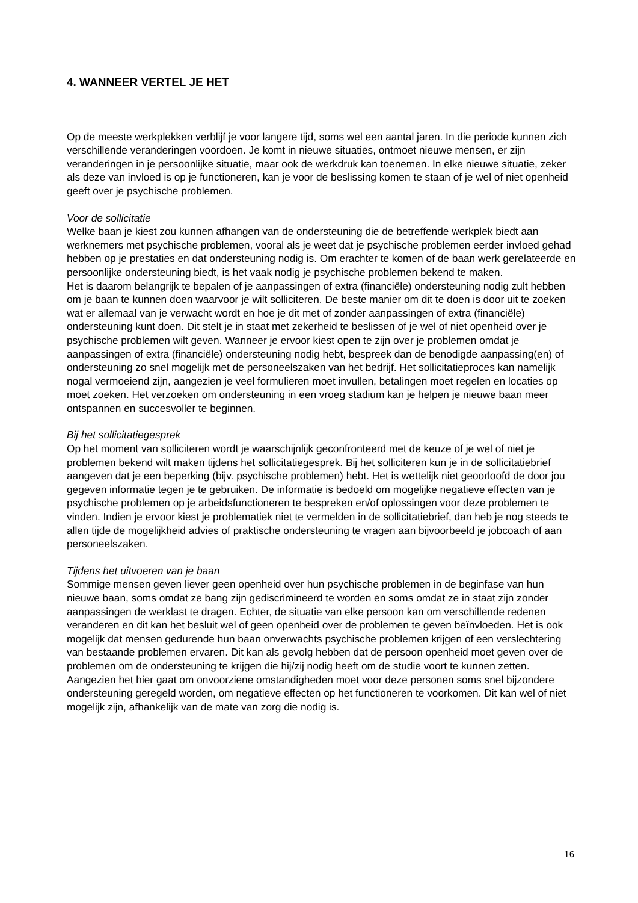4. WANNEER VERTEL JE HET
Op de meeste werkplekken verblijf je voor langere tijd, soms wel een aantal jaren. In die periode kunnen zich verschillende veranderingen voordoen. Je komt in nieuwe situaties, ontmoet nieuwe mensen, er zijn veranderingen in je persoonlijke situatie, maar ook de werkdruk kan toenemen. In elke nieuwe situatie, zeker als deze van invloed is op je functioneren, kan je voor de beslissing komen te staan of je wel of niet openheid geeft over je psychische problemen.
Voor de sollicitatie
Welke baan je kiest zou kunnen afhangen van de ondersteuning die de betreffende werkplek biedt aan werknemers met psychische problemen, vooral als je weet dat je psychische problemen eerder invloed gehad hebben op je prestaties en dat ondersteuning nodig is. Om erachter te komen of de baan werk gerelateerde en persoonlijke ondersteuning biedt, is het vaak nodig je psychische problemen bekend te maken.
Het is daarom belangrijk te bepalen of je aanpassingen of extra (financiële) ondersteuning nodig zult hebben om je baan te kunnen doen waarvoor je wilt solliciteren. De beste manier om dit te doen is door uit te zoeken wat er allemaal van je verwacht wordt en hoe je dit met of zonder aanpassingen of extra (financiële) ondersteuning kunt doen. Dit stelt je in staat met zekerheid te beslissen of je wel of niet openheid over je psychische problemen wilt geven. Wanneer je ervoor kiest open te zijn over je problemen omdat je aanpassingen of extra (financiële) ondersteuning nodig hebt, bespreek dan de benodigde aanpassing(en) of ondersteuning zo snel mogelijk met de personeelszaken van het bedrijf. Het sollicitatieproces kan namelijk nogal vermoeiend zijn, aangezien je veel formulieren moet invullen, betalingen moet regelen en locaties op moet zoeken. Het verzoeken om ondersteuning in een vroeg stadium kan je helpen je nieuwe baan meer ontspannen en succesvoller te beginnen.
Bij het sollicitatiegesprek
Op het moment van solliciteren wordt je waarschijnlijk geconfronteerd met de keuze of je wel of niet je problemen bekend wilt maken tijdens het sollicitatiegesprek. Bij het solliciteren kun je in de sollicitatiebrief aangeven dat je een beperking (bijv. psychische problemen) hebt. Het is wettelijk niet geoorloofd de door jou gegeven informatie tegen je te gebruiken. De informatie is bedoeld om mogelijke negatieve effecten van je psychische problemen op je arbeidsfunctioneren te bespreken en/of oplossingen voor deze problemen te vinden. Indien je ervoor kiest je problematiek niet te vermelden in de sollicitatiebrief, dan heb je nog steeds te allen tijde de mogelijkheid advies of praktische ondersteuning te vragen aan bijvoorbeeld je jobcoach of aan personeelszaken.
Tijdens het uitvoeren van je baan
Sommige mensen geven liever geen openheid over hun psychische problemen in de beginfase van hun nieuwe baan, soms omdat ze bang zijn gediscrimineerd te worden en soms omdat ze in staat zijn zonder aanpassingen de werklast te dragen. Echter, de situatie van elke persoon kan om verschillende redenen veranderen en dit kan het besluit wel of geen openheid over de problemen te geven beïnvloeden. Het is ook mogelijk dat mensen gedurende hun baan onverwachts psychische problemen krijgen of een verslechtering van bestaande problemen ervaren. Dit kan als gevolg hebben dat de persoon openheid moet geven over de problemen om de ondersteuning te krijgen die hij/zij nodig heeft om de studie voort te kunnen zetten. Aangezien het hier gaat om onvoorziene omstandigheden moet voor deze personen soms snel bijzondere ondersteuning geregeld worden, om negatieve effecten op het functioneren te voorkomen. Dit kan wel of niet mogelijk zijn, afhankelijk van de mate van zorg die nodig is.
16